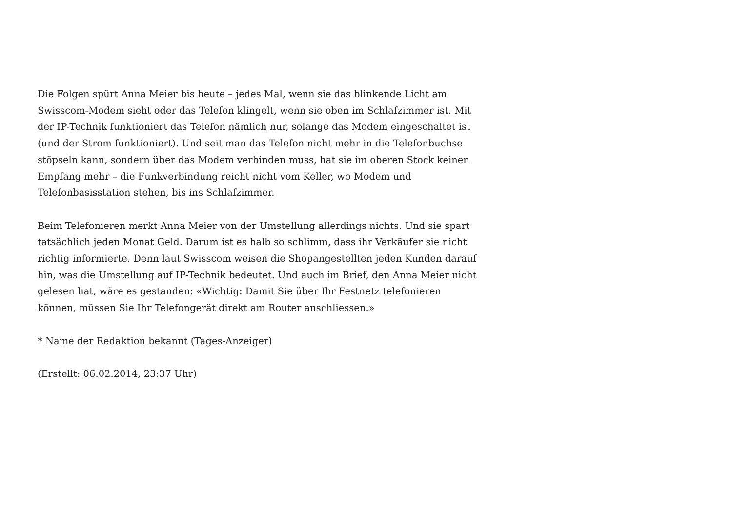Die Folgen spürt Anna Meier bis heute – jedes Mal, wenn sie das blinkende Licht am Swisscom-Modem sieht oder das Telefon klingelt, wenn sie oben im Schlafzimmer ist. Mit der IP-Technik funktioniert das Telefon nämlich nur, solange das Modem eingeschaltet ist (und der Strom funktioniert). Und seit man das Telefon nicht mehr in die Telefonbuchse stöpseln kann, sondern über das Modem verbinden muss, hat sie im oberen Stock keinen Empfang mehr – die Funkverbindung reicht nicht vom Keller, wo Modem und Telefonbasisstation stehen, bis ins Schlafzimmer.
Beim Telefonieren merkt Anna Meier von der Umstellung allerdings nichts. Und sie spart tatsächlich jeden Monat Geld. Darum ist es halb so schlimm, dass ihr Verkäufer sie nicht richtig informierte. Denn laut Swisscom weisen die Shopangestellten jeden Kunden darauf hin, was die Umstellung auf IP-Technik bedeutet. Und auch im Brief, den Anna Meier nicht gelesen hat, wäre es gestanden: «Wichtig: Damit Sie über Ihr Festnetz telefonieren können, müssen Sie Ihr Telefongerät direkt am Router anschliessen.»
* Name der Redaktion bekannt (Tages-Anzeiger)
(Erstellt: 06.02.2014, 23:37 Uhr)